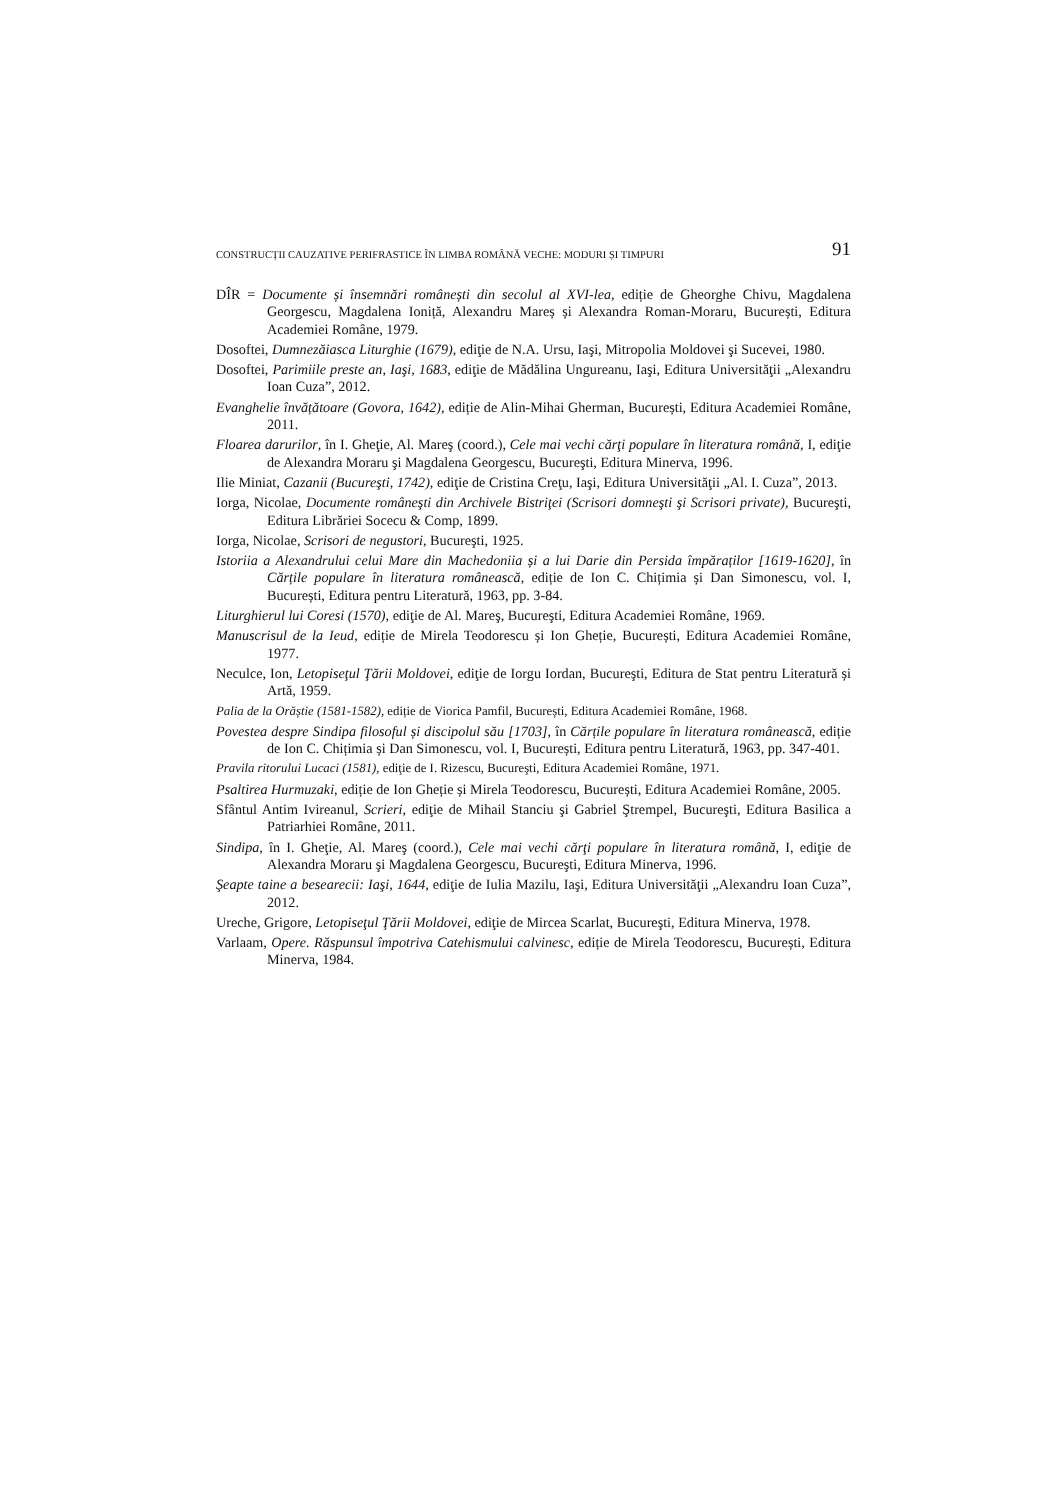CONSTRUCȚII CAUZATIVE PERIFRASTICE ÎN LIMBA ROMÂNĂ VECHE: MODURI ȘI TIMPURI 91
DÎR = Documente și însemnări românești din secolul al XVI-lea, ediție de Gheorghe Chivu, Magdalena Georgescu, Magdalena Ioniță, Alexandru Mareș și Alexandra Roman-Moraru, București, Editura Academiei Române, 1979.
Dosoftei, Dumnezăiasca Liturghie (1679), ediţie de N.A. Ursu, Iaşi, Mitropolia Moldovei şi Sucevei, 1980.
Dosoftei, Parimiile preste an, Iaşi, 1683, ediţie de Mădălina Ungureanu, Iaşi, Editura Universităţii „Alexandru Ioan Cuza”, 2012.
Evanghelie învățătoare (Govora, 1642), ediție de Alin-Mihai Gherman, București, Editura Academiei Române, 2011.
Floarea darurilor, în I. Gheţie, Al. Mareş (coord.), Cele mai vechi cărţi populare în literatura română, I, ediţie de Alexandra Moraru şi Magdalena Georgescu, Bucureşti, Editura Minerva, 1996.
Ilie Miniat, Cazanii (Bucureşti, 1742), ediţie de Cristina Creţu, Iaşi, Editura Universităţii „Al. I. Cuza”, 2013.
Iorga, Nicolae, Documente româneşti din Archivele Bistriţei (Scrisori domneşti şi Scrisori private), Bucureşti, Editura Librăriei Socecu & Comp, 1899.
Iorga, Nicolae, Scrisori de negustori, Bucureşti, 1925.
Istoriia a Alexandrului celui Mare din Machedoniia și a lui Darie din Persida împăraților [1619-1620], în Cărțile populare în literatura românească, ediție de Ion C. Chițimia și Dan Simonescu, vol. I, București, Editura pentru Literatură, 1963, pp. 3-84.
Liturghierul lui Coresi (1570), ediţie de Al. Mareş, Bucureşti, Editura Academiei Române, 1969.
Manuscrisul de la Ieud, ediție de Mirela Teodorescu și Ion Gheție, București, Editura Academiei Române, 1977.
Neculce, Ion, Letopiseţul Ţării Moldovei, ediţie de Iorgu Iordan, Bucureşti, Editura de Stat pentru Literatură și Artă, 1959.
Palia de la Orăștie (1581-1582), ediție de Viorica Pamfil, București, Editura Academiei Române, 1968.
Povestea despre Sindipa filosoful și discipolul său [1703], în Cărțile populare în literatura românească, ediție de Ion C. Chițimia și Dan Simonescu, vol. I, București, Editura pentru Literatură, 1963, pp. 347-401.
Pravila ritorului Lucaci (1581), ediţie de I. Rizescu, Bucureşti, Editura Academiei Române, 1971.
Psaltirea Hurmuzaki, ediție de Ion Gheție și Mirela Teodorescu, București, Editura Academiei Române, 2005.
Sfântul Antim Ivireanul, Scrieri, ediţie de Mihail Stanciu şi Gabriel Ştrempel, Bucureşti, Editura Basilica a Patriarhiei Române, 2011.
Sindipa, în I. Gheţie, Al. Mareş (coord.), Cele mai vechi cărţi populare în literatura română, I, ediţie de Alexandra Moraru şi Magdalena Georgescu, Bucureşti, Editura Minerva, 1996.
Şeapte taine a besearecii: Iaşi, 1644, ediţie de Iulia Mazilu, Iaşi, Editura Universităţii „Alexandru Ioan Cuza”, 2012.
Ureche, Grigore, Letopiseţul Ţării Moldovei, ediţie de Mircea Scarlat, Bucureşti, Editura Minerva, 1978.
Varlaam, Opere. Răspunsul împotriva Catehismului calvinesc, ediție de Mirela Teodorescu, București, Editura Minerva, 1984.